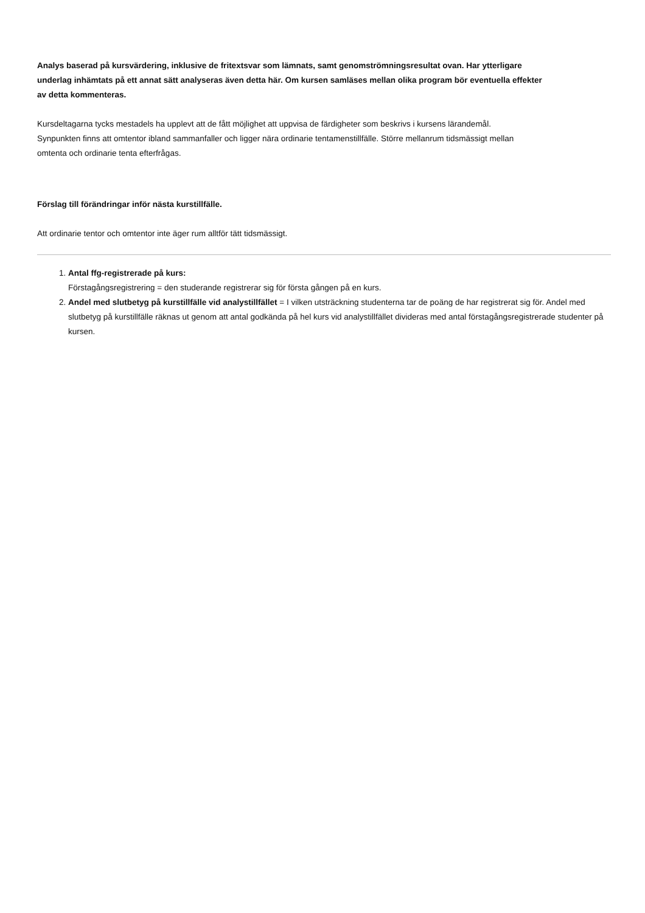Analys baserad på kursvärdering, inklusive de fritextsvar som lämnats, samt genomströmningsresultat ovan. Har ytterligare underlag inhämtats på ett annat sätt analyseras även detta här. Om kursen samläses mellan olika program bör eventuella effekter av detta kommenteras.
Kursdeltagarna tycks mestadels ha upplevt att de fått möjlighet att uppvisa de färdigheter som beskrivs i kursens lärandemål.
Synpunkten finns att omtentor ibland sammanfaller och ligger nära ordinarie tentamenstillfälle. Större mellanrum tidsmässigt mellan omtenta och ordinarie tenta efterfrågas.
Förslag till förändringar inför nästa kurstillfälle.
Att ordinarie tentor och omtentor inte äger rum alltför tätt tidsmässigt.
1. Antal ffg-registrerade på kurs:
Förstagångsregistrering = den studerande registrerar sig för första gången på en kurs.
2. Andel med slutbetyg på kurstillfälle vid analystillfället = I vilken utsträckning studenterna tar de poäng de har registrerat sig för. Andel med slutbetyg på kurstillfälle räknas ut genom att antal godkända på hel kurs vid analystillfället divideras med antal förstagångsregistrerade studenter på kursen.